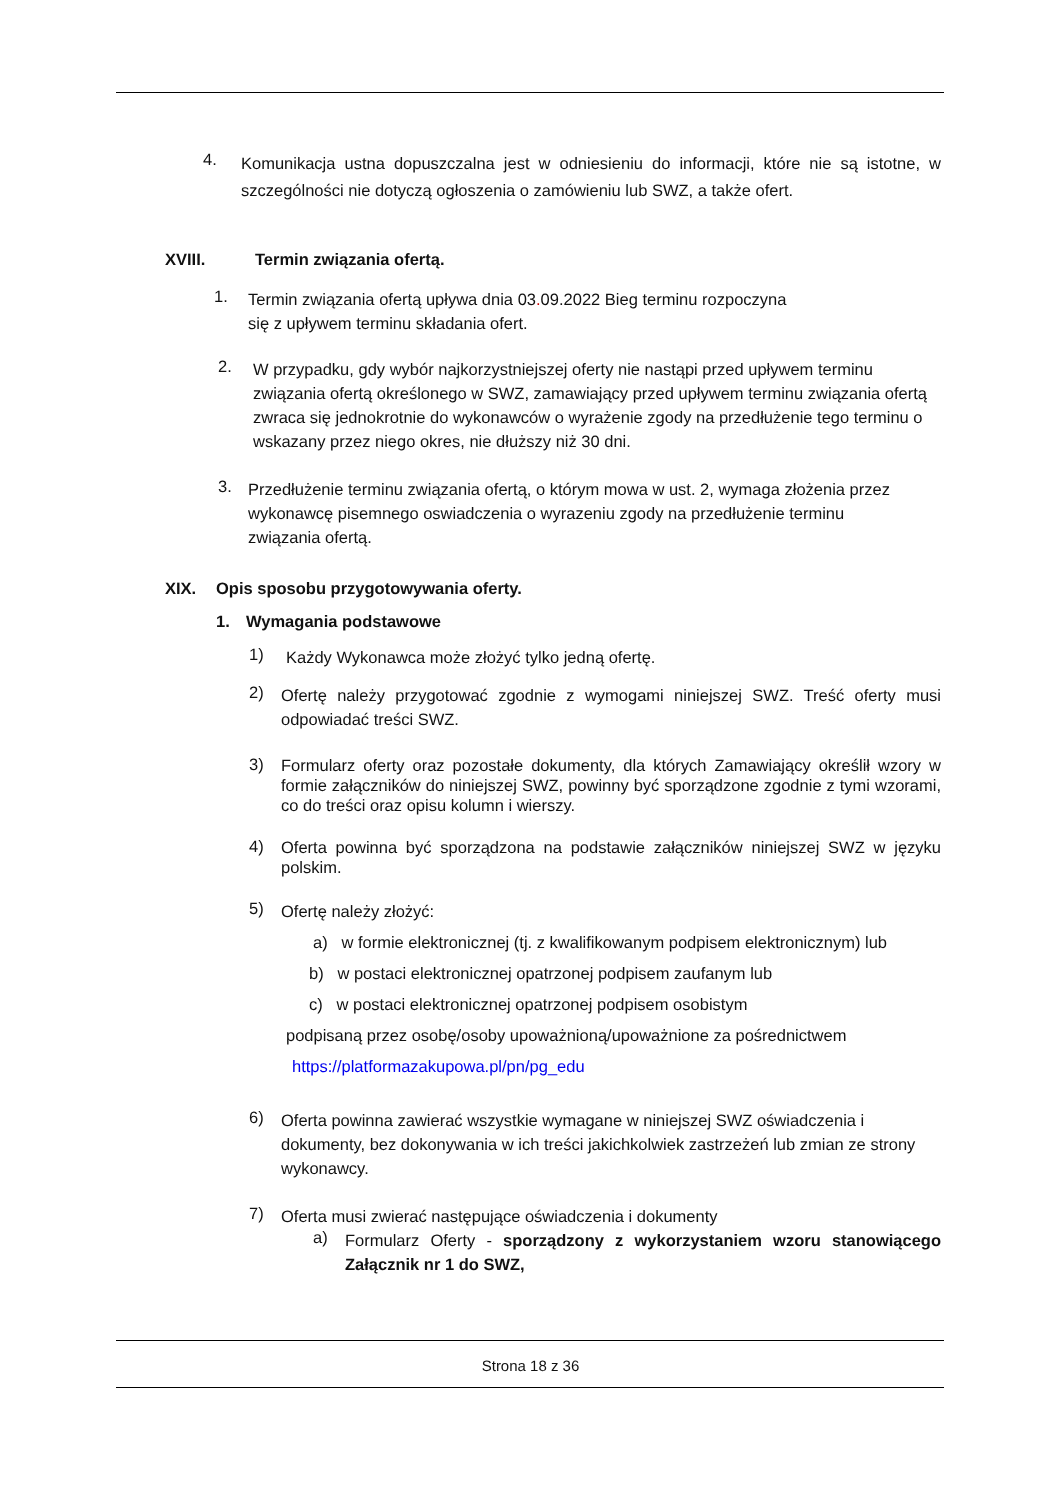4.
Komunikacja ustna dopuszczalna jest w odniesieniu do informacji, które nie są istotne, w szczególności nie dotyczą ogłoszenia o zamówieniu lub SWZ, a także ofert.
XVIII. Termin związania ofertą.
1.
Termin związania ofertą upływa dnia 03. 09.2022 Bieg terminu rozpoczyna
się z upływem terminu składania ofert.
2.
W przypadku, gdy wybór najkorzystniejszej oferty nie nastąpi przed upływem terminu związania ofertą określonego w SWZ, zamawiający przed upływem terminu związania ofertą zwraca się jednokrotnie do wykonawców o wyrażenie zgody na przedłużenie tego terminu o wskazany przez niego okres, nie dłuższy niż 30 dni.
3.
Przedłużenie terminu związania ofertą, o którym mowa w ust. 2, wymaga złożenia przez wykonawcę pisemnego oswiadczenia o wyrazeniu zgody na przedłużenie terminu związania ofertą.
XIX. Opis sposobu przygotowywania oferty.
1. Wymagania podstawowe
1)
Każdy Wykonawca może złożyć tylko jedną ofertę.
2)
Ofertę należy przygotować zgodnie z wymogami niniejszej SWZ. Treść oferty musi odpowiadać treści SWZ.
3)
Formularz oferty oraz pozostałe dokumenty, dla których Zamawiający określił wzory w formie załączników do niniejszej SWZ, powinny być sporządzone zgodnie z tymi wzorami, co do treści oraz opisu kolumn i wierszy.
4)
Oferta powinna być sporządzona na podstawie załączników niniejszej SWZ w języku polskim.
5)
Ofertę należy złożyć:
a) w formie elektronicznej (tj. z kwalifikowanym podpisem elektronicznym) lub
b) w postaci elektronicznej opatrzonej podpisem zaufanym lub
c) w postaci elektronicznej opatrzonej podpisem osobistym
podpisaną przez osobę/osoby upoważnioną/upoważnione za pośrednictwem
https://platformazakupowa.pl/pn/pg_edu
6)
Oferta powinna zawierać wszystkie wymagane w niniejszej SWZ oświadczenia i dokumenty, bez dokonywania w ich treści jakichkolwiek zastrzeżeń lub zmian ze strony wykonawcy.
7)
Oferta musi zwierać następujące oświadczenia i dokumenty
a)
Formularz Oferty - sporządzony z wykorzystaniem wzoru stanowiącego Załącznik nr 1 do SWZ,
Strona 18 z 36